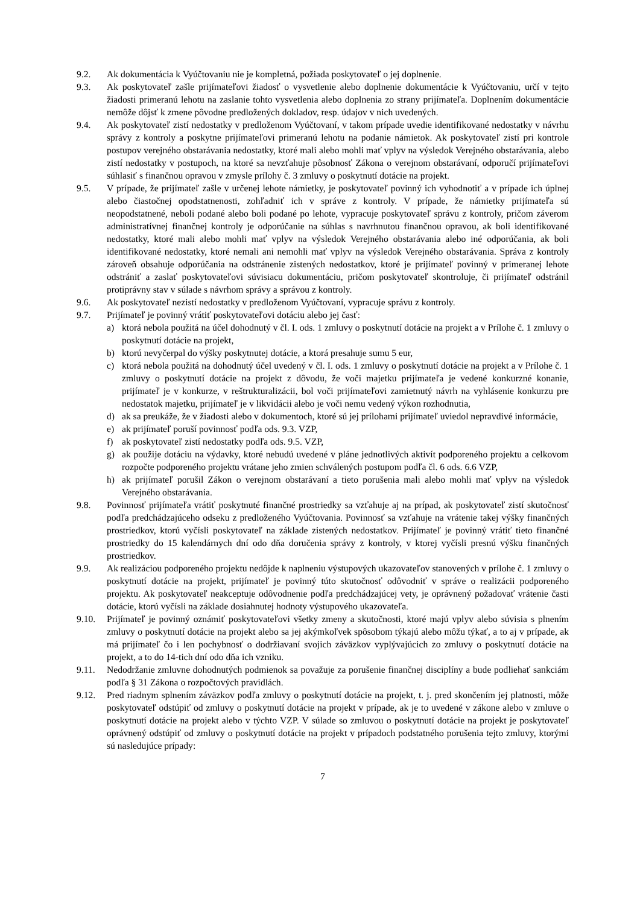9.2. Ak dokumentácia k Vyúčtovaniu nie je kompletná, požiada poskytovateľ o jej doplnenie.
9.3. Ak poskytovateľ zašle prijímateľovi žiadosť o vysvetlenie alebo doplnenie dokumentácie k Vyúčtovaniu, určí v tejto žiadosti primeranú lehotu na zaslanie tohto vysvetlenia alebo doplnenia zo strany prijímateľa. Doplnením dokumentácie nemôže dôjsť k zmene pôvodne predložených dokladov, resp. údajov v nich uvedených.
9.4. Ak poskytovateľ zistí nedostatky v predloženom Vyúčtovaní, v takom prípade uvedie identifikované nedostatky v návrhu správy z kontroly a poskytne prijímateľovi primeranú lehotu na podanie námietok. Ak poskytovateľ zistí pri kontrole postupov verejného obstarávania nedostatky, ktoré mali alebo mohli mať vplyv na výsledok Verejného obstarávania, alebo zistí nedostatky v postupoch, na ktoré sa nevzťahuje pôsobnosť Zákona o verejnom obstarávaní, odporučí prijímateľovi súhlasiť s finančnou opravou v zmysle prílohy č. 3 zmluvy o poskytnutí dotácie na projekt.
9.5. V prípade, že prijímateľ zašle v určenej lehote námietky, je poskytovateľ povinný ich vyhodnotiť a v prípade ich úplnej alebo čiastočnej opodstatnenosti, zohľadniť ich v správe z kontroly. V prípade, že námietky prijímateľa sú neopodstatnené, neboli podané alebo boli podané po lehote, vypracuje poskytovateľ správu z kontroly, pričom záverom administratívnej finančnej kontroly je odporúčanie na súhlas s navrhnutou finančnou opravou, ak boli identifikované nedostatky, ktoré mali alebo mohli mať vplyv na výsledok Verejného obstarávania alebo iné odporúčania, ak boli identifikované nedostatky, ktoré nemali ani nemohli mať vplyv na výsledok Verejného obstarávania. Správa z kontroly zároveň obsahuje odporúčania na odstránenie zistených nedostatkov, ktoré je prijímateľ povinný v primeranej lehote odstrániť a zaslať poskytovateľovi súvisiacu dokumentáciu, pričom poskytovateľ skontroluje, či prijímateľ odstránil protiprávny stav v súlade s návrhom správy a správou z kontroly.
9.6. Ak poskytovateľ nezistí nedostatky v predloženom Vyúčtovaní, vypracuje správu z kontroly.
9.7. Prijímateľ je povinný vrátiť poskytovateľovi dotáciu alebo jej časť:
a) ktorá nebola použitá na účel dohodnutý v čl. I. ods. 1 zmluvy o poskytnutí dotácie na projekt a v Prílohe č. 1 zmluvy o poskytnutí dotácie na projekt,
b) ktorú nevyčerpal do výšky poskytnutej dotácie, a ktorá presahuje sumu 5 eur,
c) ktorá nebola použitá na dohodnutý účel uvedený v čl. I. ods. 1 zmluvy o poskytnutí dotácie na projekt a v Prílohe č. 1 zmluvy o poskytnutí dotácie na projekt z dôvodu, že voči majetku prijímateľa je vedené konkurzné konanie, prijímateľ je v konkurze, v reštrukturalizácii, bol voči prijímateľovi zamietnutý návrh na vyhlásenie konkurzu pre nedostatok majetku, prijímateľ je v likvidácii alebo je voči nemu vedený výkon rozhodnutia,
d) ak sa preukáže, že v žiadosti alebo v dokumentoch, ktoré sú jej prílohami prijímateľ uviedol nepravdivé informácie,
e) ak prijímateľ poruší povinnosť podľa ods. 9.3. VZP,
f) ak poskytovateľ zistí nedostatky podľa ods. 9.5. VZP,
g) ak použije dotáciu na výdavky, ktoré nebudú uvedené v pláne jednotlivých aktivít podporeného projektu a celkovom rozpočte podporeného projektu vrátane jeho zmien schválených postupom podľa čl. 6 ods. 6.6 VZP,
h) ak prijímateľ porušil Zákon o verejnom obstarávaní a tieto porušenia mali alebo mohli mať vplyv na výsledok Verejného obstarávania.
9.8. Povinnosť prijímateľa vrátiť poskytnuté finančné prostriedky sa vzťahuje aj na prípad, ak poskytovateľ zistí skutočnosť podľa predchádzajúceho odseku z predloženého Vyúčtovania. Povinnosť sa vzťahuje na vrátenie takej výšky finančných prostriedkov, ktorú vyčísli poskytovateľ na základe zistených nedostatkov. Prijímateľ je povinný vrátiť tieto finančné prostriedky do 15 kalendárnych dní odo dňa doručenia správy z kontroly, v ktorej vyčísli presnú výšku finančných prostriedkov.
9.9. Ak realizáciou podporeného projektu nedôjde k naplneniu výstupových ukazovateľov stanovených v prílohe č. 1 zmluvy o poskytnutí dotácie na projekt, prijímateľ je povinný túto skutočnosť odôvodniť v správe o realizácii podporeného projektu. Ak poskytovateľ neakceptuje odôvodnenie podľa predchádzajúcej vety, je oprávnený požadovať vrátenie časti dotácie, ktorú vyčísli na základe dosiahnutej hodnoty výstupového ukazovateľa.
9.10. Prijímateľ je povinný oznámiť poskytovateľovi všetky zmeny a skutočnosti, ktoré majú vplyv alebo súvisia s plnením zmluvy o poskytnutí dotácie na projekt alebo sa jej akýmkoľvek spôsobom týkajú alebo môžu týkať, a to aj v prípade, ak má prijímateľ čo i len pochybnosť o dodržiavaní svojich záväzkov vyplývajúcich zo zmluvy o poskytnutí dotácie na projekt, a to do 14-tich dní odo dňa ich vzniku.
9.11. Nedodržanie zmluvne dohodnutých podmienok sa považuje za porušenie finančnej disciplíny a bude podliehať sankciám podľa § 31 Zákona o rozpočtových pravidlách.
9.12. Pred riadnym splnením záväzkov podľa zmluvy o poskytnutí dotácie na projekt, t. j. pred skončením jej platnosti, môže poskytovateľ odstúpiť od zmluvy o poskytnutí dotácie na projekt v prípade, ak je to uvedené v zákone alebo v zmluve o poskytnutí dotácie na projekt alebo v týchto VZP. V súlade so zmluvou o poskytnutí dotácie na projekt je poskytovateľ oprávnený odstúpiť od zmluvy o poskytnutí dotácie na projekt v prípadoch podstatného porušenia tejto zmluvy, ktorými sú nasledujúce prípady:
7